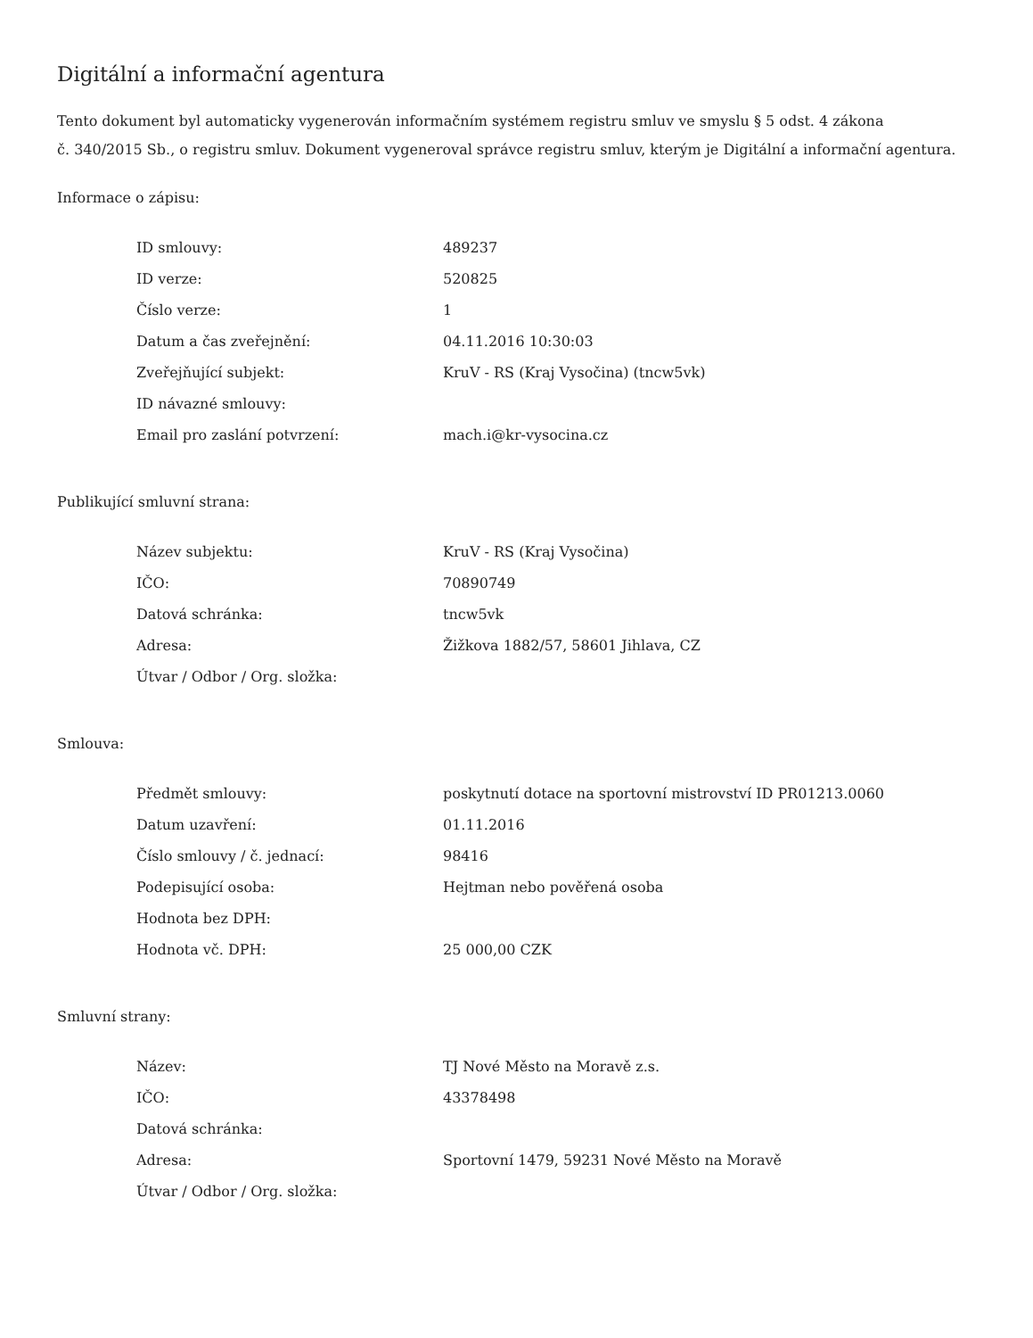Digitální a informační agentura
Tento dokument byl automaticky vygenerován informačním systémem registru smluv ve smyslu § 5 odst. 4 zákona
č. 340/2015 Sb., o registru smluv. Dokument vygeneroval správce registru smluv, kterým je Digitální a informační agentura.
Informace o zápisu:
| ID smlouvy: | 489237 |
| ID verze: | 520825 |
| Číslo verze: | 1 |
| Datum a čas zveřejnění: | 04.11.2016 10:30:03 |
| Zveřejňující subjekt: | KruV - RS (Kraj Vysočina) (tncw5vk) |
| ID návazné smlouvy: | |
| Email pro zaslání potvrzení: | mach.i@kr-vysocina.cz |
Publikující smluvní strana:
| Název subjektu: | KruV - RS (Kraj Vysočina) |
| IČO: | 70890749 |
| Datová schránka: | tncw5vk |
| Adresa: | Žižkova 1882/57, 58601 Jihlava, CZ |
| Útvar / Odbor / Org. složka: | |
Smlouva:
| Předmět smlouvy: | poskytnutí dotace na sportovní mistrovství ID PR01213.0060 |
| Datum uzavření: | 01.11.2016 |
| Číslo smlouvy / č. jednací: | 98416 |
| Podepisující osoba: | Hejtman nebo pověřená osoba |
| Hodnota bez DPH: | |
| Hodnota vč. DPH: | 25 000,00 CZK |
Smluvní strany:
| Název: | TJ Nové Město na Moravě z.s. |
| IČO: | 43378498 |
| Datová schránka: | |
| Adresa: | Sportovní 1479, 59231 Nové Město na Moravě |
| Útvar / Odbor / Org. složka: | |